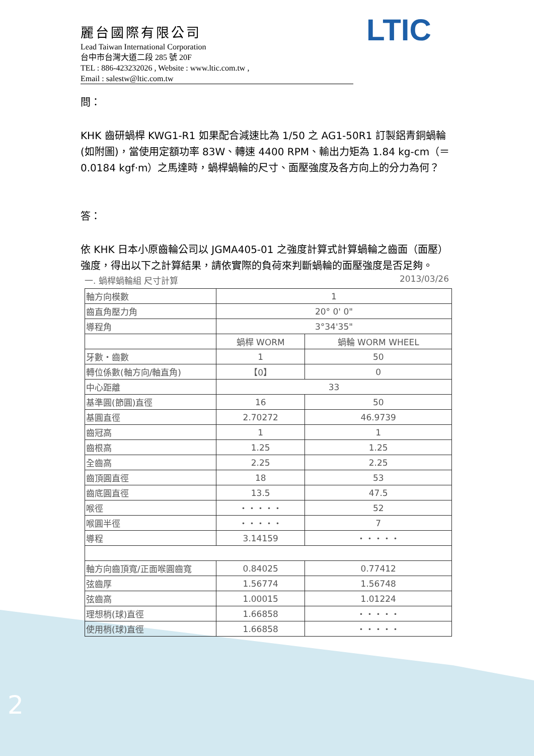麗台國際有限公司
Lead Taiwan International Corporation
台中市台灣大道二段 285 號 20F
TEL : 886-423232026 , Website : www.ltic.com.tw ,
Email : salestw@ltic.com.tw
LTIC
問：
KHK 齒研蝸桿 KWG1-R1 如果配合減速比為 1/50 之 AG1-50R1 訂製鋁青銅蝸輪 (如附圖)，當使用定額功率 83W、轉速 4400 RPM、輸出力矩為 1.84 kg-cm（＝ 0.0184 kgf·m）之馬達時，蝸桿蝸輪的尺寸、面壓強度及各方向上的分力為何？
答：
依 KHK 日本小原齒輪公司以 JGMA405-01 之強度計算式計算蝸輪之齒面（面壓）強度，得出以下之計算結果，請依實際的負荷來判斷蝸輪的面壓強度是否足夠。
一. 蝸桿蝸輪組 尺寸計算 2013/03/26
| 軸方向模數 | 1 | |
| 齒直角壓力角 | 20° 0' 0" | |
| 導程角 | 3°34'35" | |
| | 蝸桿 WORM | 蝸輪 WORM WHEEL |
| 牙數・齒數 | 1 | 50 |
| 轉位係數(軸方向/軸直角) | 【0】 | 0 |
| 中心距離 | 33 | |
| 基準圓(節圓)直徑 | 16 | 50 |
| 基圓直徑 | 2.70272 | 46.9739 |
| 齒冠高 | 1 | 1 |
| 齒根高 | 1.25 | 1.25 |
| 全齒高 | 2.25 | 2.25 |
| 齒頂圓直徑 | 18 | 53 |
| 齒底圓直徑 | 13.5 | 47.5 |
| 喉徑 | ・・・・・ | 52 |
| 喉圓半徑 | ・・・・・ | 7 |
| 導程 | 3.14159 | ・・・・・ |
| 軸方向齒頂寬/正面喉圓齒寬 | 0.84025 | 0.77412 |
| 弦齒厚 | 1.56774 | 1.56748 |
| 弦齒高 | 1.00015 | 1.01224 |
| 理想梢(球)直徑 | 1.66858 | ・・・・・ |
| 使用梢(球)直徑 | 1.66858 | ・・・・・ |
2